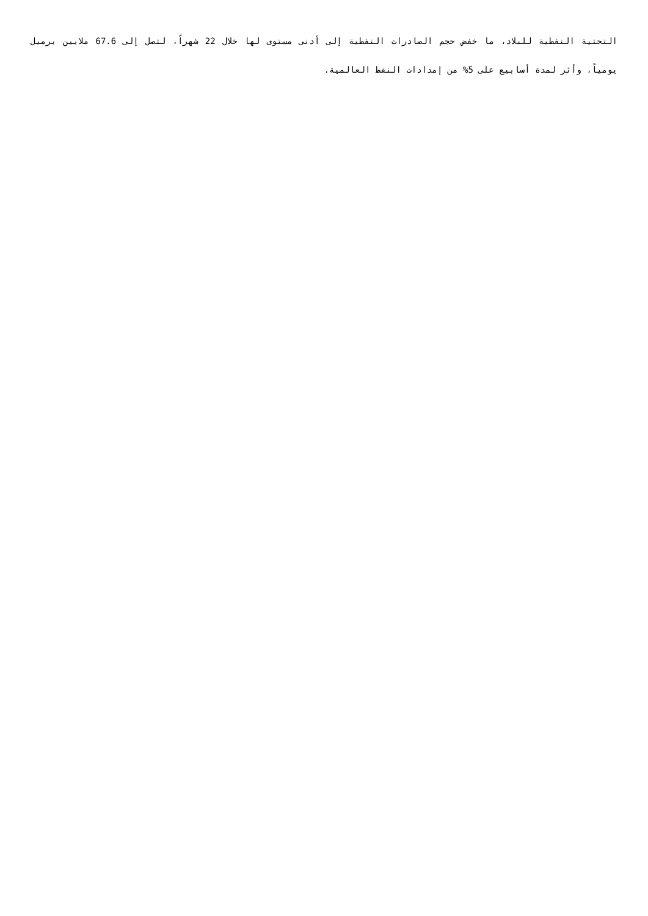التحتية النفطية للبلاد، ما خفض حجم الصادرات النفطية إلى أدنى مستوى لها خلال 22 شهراً، لتصل إلى 67.6 ملايين برميل يومياً، وأثر لمدة أسابيع على 5% من إمدادات النفط العالمية.